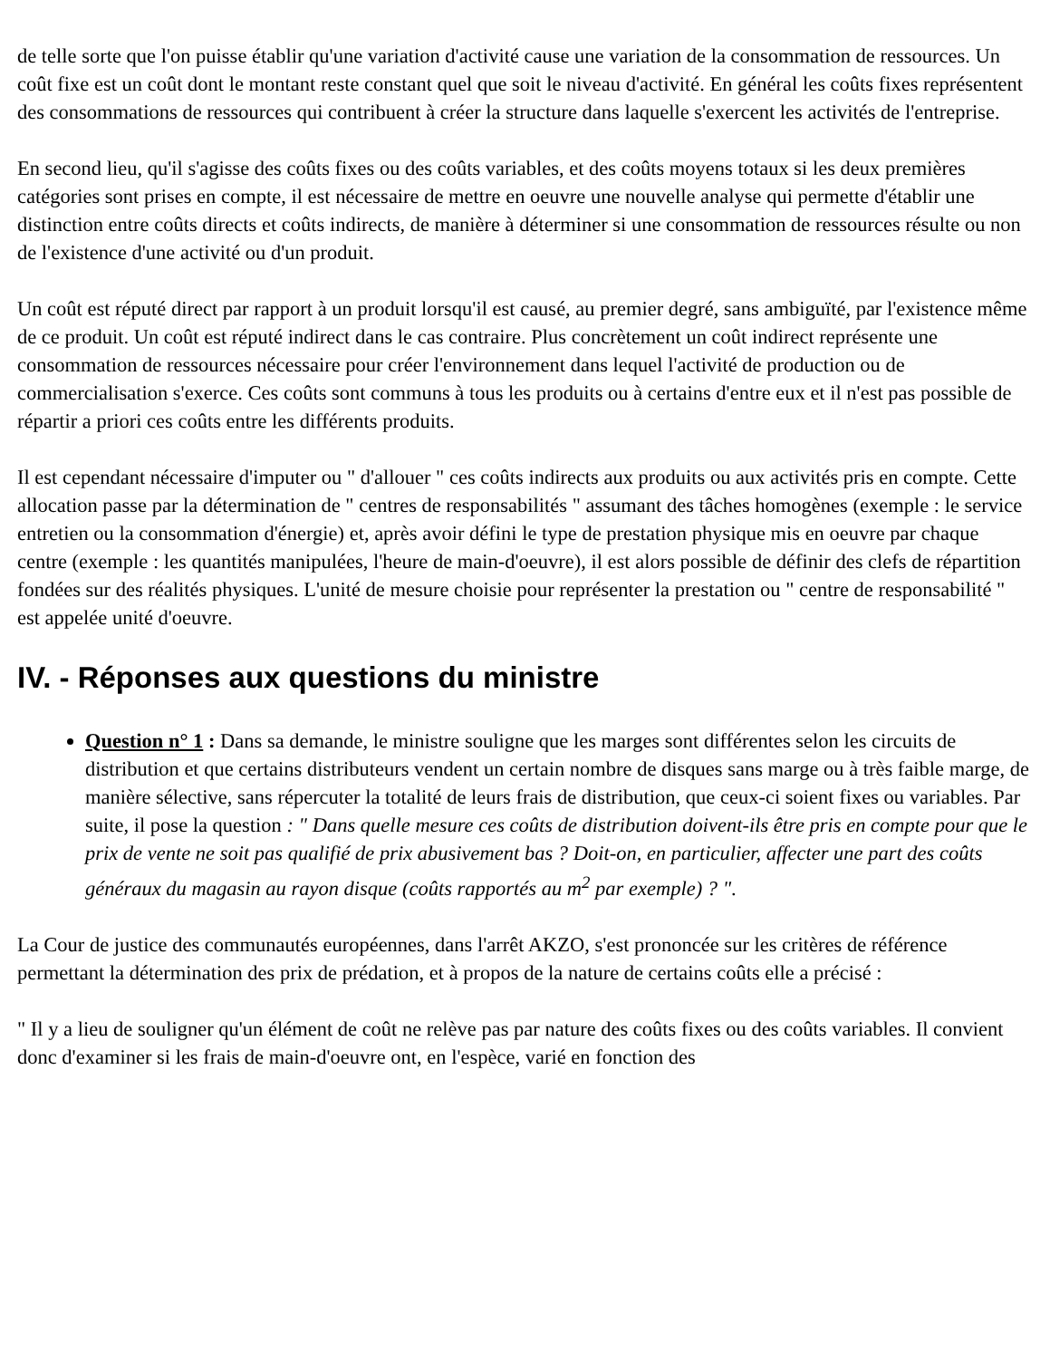de telle sorte que l'on puisse établir qu'une variation d'activité cause une variation de la consommation de ressources. Un coût fixe est un coût dont le montant reste constant quel que soit le niveau d'activité. En général les coûts fixes représentent des consommations de ressources qui contribuent à créer la structure dans laquelle s'exercent les activités de l'entreprise.
En second lieu, qu'il s'agisse des coûts fixes ou des coûts variables, et des coûts moyens totaux si les deux premières catégories sont prises en compte, il est nécessaire de mettre en oeuvre une nouvelle analyse qui permette d'établir une distinction entre coûts directs et coûts indirects, de manière à déterminer si une consommation de ressources résulte ou non de l'existence d'une activité ou d'un produit.
Un coût est réputé direct par rapport à un produit lorsqu'il est causé, au premier degré, sans ambiguïté, par l'existence même de ce produit. Un coût est réputé indirect dans le cas contraire. Plus concrètement un coût indirect représente une consommation de ressources nécessaire pour créer l'environnement dans lequel l'activité de production ou de commercialisation s'exerce. Ces coûts sont communs à tous les produits ou à certains d'entre eux et il n'est pas possible de répartir a priori ces coûts entre les différents produits.
Il est cependant nécessaire d'imputer ou " d'allouer " ces coûts indirects aux produits ou aux activités pris en compte. Cette allocation passe par la détermination de " centres de responsabilités " assumant des tâches homogènes (exemple : le service entretien ou la consommation d'énergie) et, après avoir défini le type de prestation physique mis en oeuvre par chaque centre (exemple : les quantités manipulées, l'heure de main-d'oeuvre), il est alors possible de définir des clefs de répartition fondées sur des réalités physiques. L'unité de mesure choisie pour représenter la prestation ou " centre de responsabilité " est appelée unité d'oeuvre.
IV. - Réponses aux questions du ministre
Question n° 1 : Dans sa demande, le ministre souligne que les marges sont différentes selon les circuits de distribution et que certains distributeurs vendent un certain nombre de disques sans marge ou à très faible marge, de manière sélective, sans répercuter la totalité de leurs frais de distribution, que ceux-ci soient fixes ou variables. Par suite, il pose la question : " Dans quelle mesure ces coûts de distribution doivent-ils être pris en compte pour que le prix de vente ne soit pas qualifié de prix abusivement bas ? Doit-on, en particulier, affecter une part des coûts généraux du magasin au rayon disque (coûts rapportés au m<sup>2</sup> par exemple) ? ".
La Cour de justice des communautés européennes, dans l'arrêt AKZO, s'est prononcée sur les critères de référence permettant la détermination des prix de prédation, et à propos de la nature de certains coûts elle a précisé :
" Il y a lieu de souligner qu'un élément de coût ne relève pas par nature des coûts fixes ou des coûts variables. Il convient donc d'examiner si les frais de main-d'oeuvre ont, en l'espèce, varié en fonction des